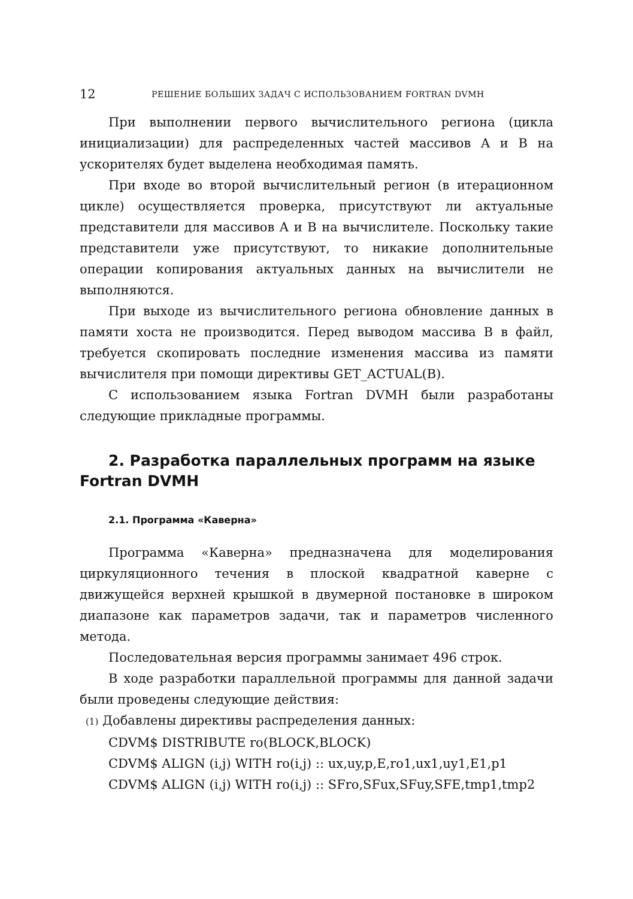12 РЕШЕНИЕ БОЛЬШИХ ЗАДАЧ С ИСПОЛЬЗОВАНИЕМ FORTRAN DVMH
При выполнении первого вычислительного региона (цикла инициализации) для распределенных частей массивов A и B на ускорителях будет выделена необходимая память.
При входе во второй вычислительный регион (в итерационном цикле) осуществляется проверка, присутствуют ли актуальные представители для массивов A и B на вычислителе. Поскольку такие представители уже присутствуют, то никакие дополнительные операции копирования актуальных данных на вычислители не выполняются.
При выходе из вычислительного региона обновление данных в памяти хоста не производится. Перед выводом массива B в файл, требуется скопировать последние изменения массива из памяти вычислителя при помощи директивы GET_ACTUAL(B).
С использованием языка Fortran DVMH были разработаны следующие прикладные программы.
2. Разработка параллельных программ на языке Fortran DVMH
2.1. Программа «Каверна»
Программа «Каверна» предназначена для моделирования циркуляционного течения в плоской квадратной каверне с движущейся верхней крышкой в двумерной постановке в широком диапазоне как параметров задачи, так и параметров численного метода.
Последовательная версия программы занимает 496 строк.
В ходе разработки параллельной программы для данной задачи были проведены следующие действия:
(1) Добавлены директивы распределения данных:
CDVM$ DISTRIBUTE ro(BLOCK,BLOCK)
CDVM$ ALIGN (i,j) WITH ro(i,j) :: ux,uy,p,E,ro1,ux1,uy1,E1,p1
CDVM$ ALIGN (i,j) WITH ro(i,j) :: SFro,SFux,SFuy,SFE,tmp1,tmp2